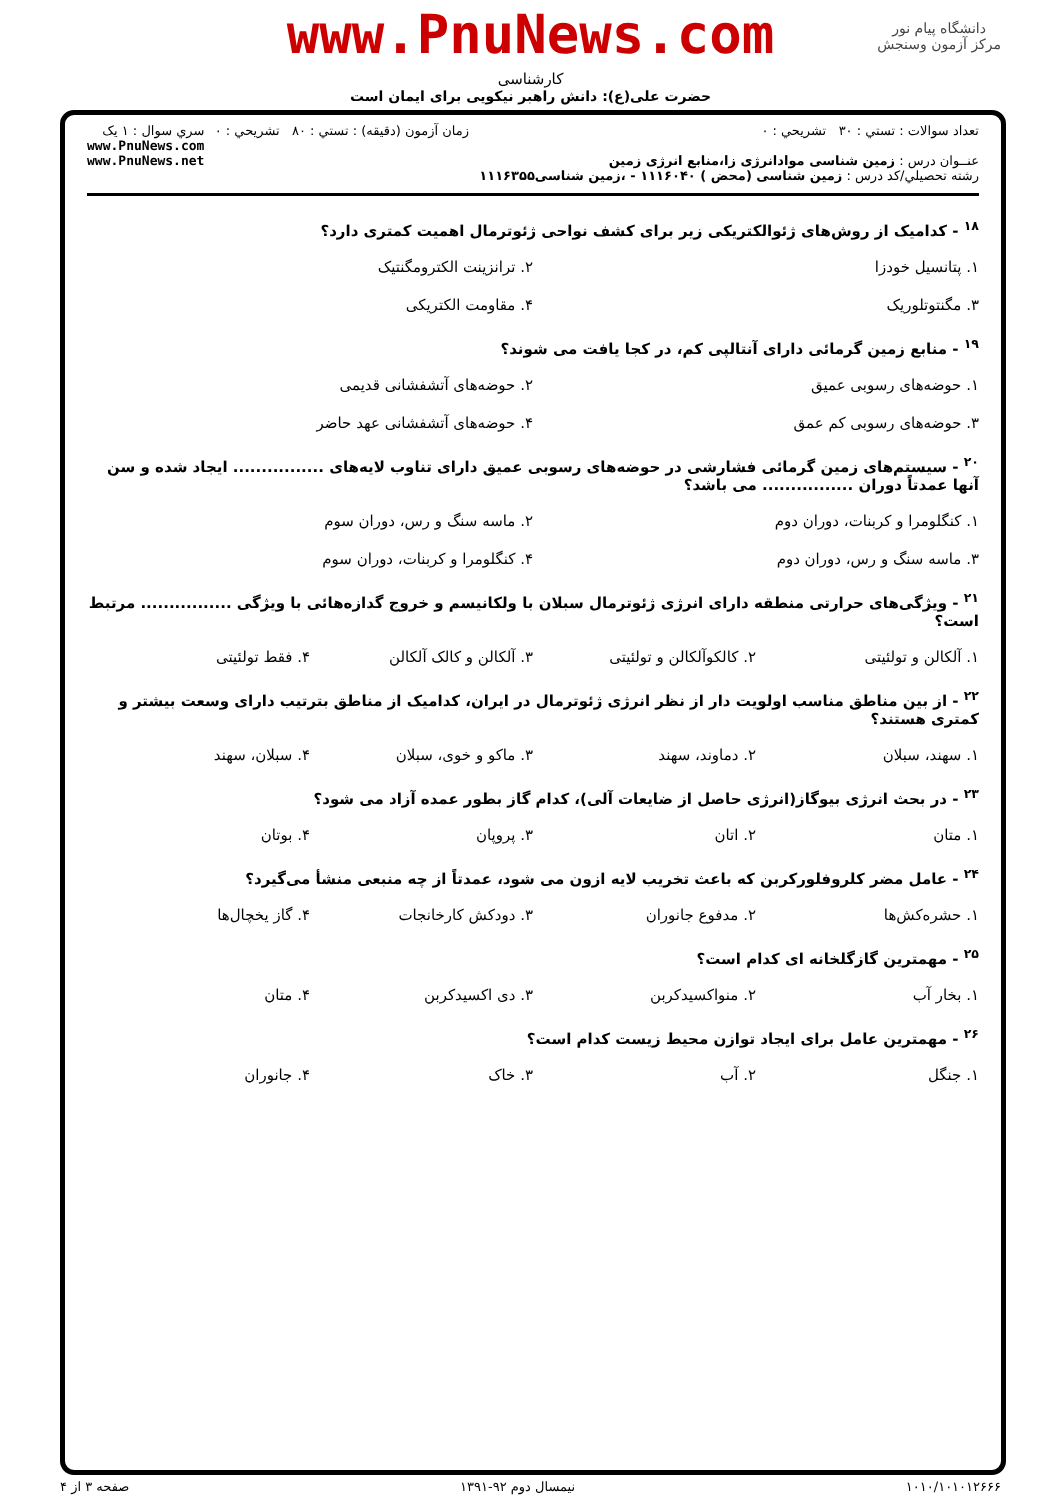دانشگاه پیام نور
مرکز آزمون وسنجش
www.PnuNews.com
کارشناسی
حضرت علی(ع): دانش راهبر نیکویی برای ایمان است
تعداد سوالات : تستي : ۳۰ تشريحي : ۰
عنــوان درس : زمین شناسی موادانرژی زا،منابع انرژی زمین
رشته تحصيلي/کد درس : زمین شناسی (محض ) ۱۱۱۶۰۴۰ - ،زمین شناسی۱۱۱۶۳۵۵
زمان آزمون (دقيقه) : تستي : ۸۰ تشريحي : ۰
سري سوال : ۱ يک
www.PnuNews.com
www.PnuNews.net
<sup>۱۸</sup> - کدامیک از روش‌های ژئوالکتریکی زیر برای کشف نواحی ژئوترمال اهمیت کمتری دارد؟
۱. پتانسیل خودزا ۲. ترانزینت الکترومگنتیک ۳. مگنتوتلوریک ۴. مقاومت الکتریکی
<sup>۱۹</sup> - منابع زمین گرمائی دارای آنتالپی کم، در کجا یافت می شوند؟
۱. حوضه‌های رسوبی عمیق ۲. حوضه‌های آتشفشانی قدیمی ۳. حوضه‌های رسوبی کم عمق ۴. حوضه‌های آتشفشانی عهد حاضر
<sup>۲۰</sup> - سیستم‌های زمین گرمائی فشارشی در حوضه‌های رسوبی عمیق دارای تناوب لایه‌های ................ ایجاد شده و سن آنها عمدتاً دوران ................ می باشد؟
۱. کنگلومرا و کربنات، دوران دوم ۲. ماسه سنگ و رس، دوران سوم ۳. ماسه سنگ و رس، دوران دوم ۴. کنگلومرا و کربنات، دوران سوم
<sup>۲۱</sup> - ویژگی‌های حرارتی منطقه دارای انرژی ژئوترمال سبلان با ولکانیسم و خروج گدازه‌هائی با ویژگی ................ مرتبط است؟
۱. آلکالن و تولئیتی ۲. کالکوآلکالن و تولئیتی ۳. آلکالن و کالک آلکالن ۴. فقط تولئیتی
<sup>۲۲</sup> - از بین مناطق مناسب اولویت دار از نظر انرژی ژئوترمال در ایران، کدامیک از مناطق بترتیب دارای وسعت بیشتر و کمتری هستند؟
۱. سهند، سبلان ۲. دماوند، سهند ۳. ماکو و خوی، سبلان ۴. سبلان، سهند
<sup>۲۳</sup> - در بحث انرژی بیوگاز(انرژی حاصل از ضایعات آلی)، کدام گاز بطور عمده آزاد می شود؟
۱. متان ۲. اتان ۳. پروپان ۴. بوتان
<sup>۲۴</sup> - عامل مضر کلروفلورکربن که باعث تخریب لایه ازون می شود، عمدتاً از چه منبعی منشأ می‌گیرد؟
۱. حشره‌کش‌ها ۲. مدفوع جانوران ۳. دودکش کارخانجات ۴. گاز یخچال‌ها
<sup>۲۵</sup> - مهمترین گازگلخانه ای کدام است؟
۱. بخار آب ۲. منواکسیدکربن ۳. دی اکسیدکربن ۴. متان
<sup>۲۶</sup> - مهمترین عامل برای ایجاد توازن محیط زیست کدام است؟
۱. جنگل ۲. آب ۳. خاک ۴. جانوران
۱۰۱۰/۱۰۱۰۱۲۶۶۶ نیمسال دوم ۹۲-۱۳۹۱ صفحه ۳ از ۴